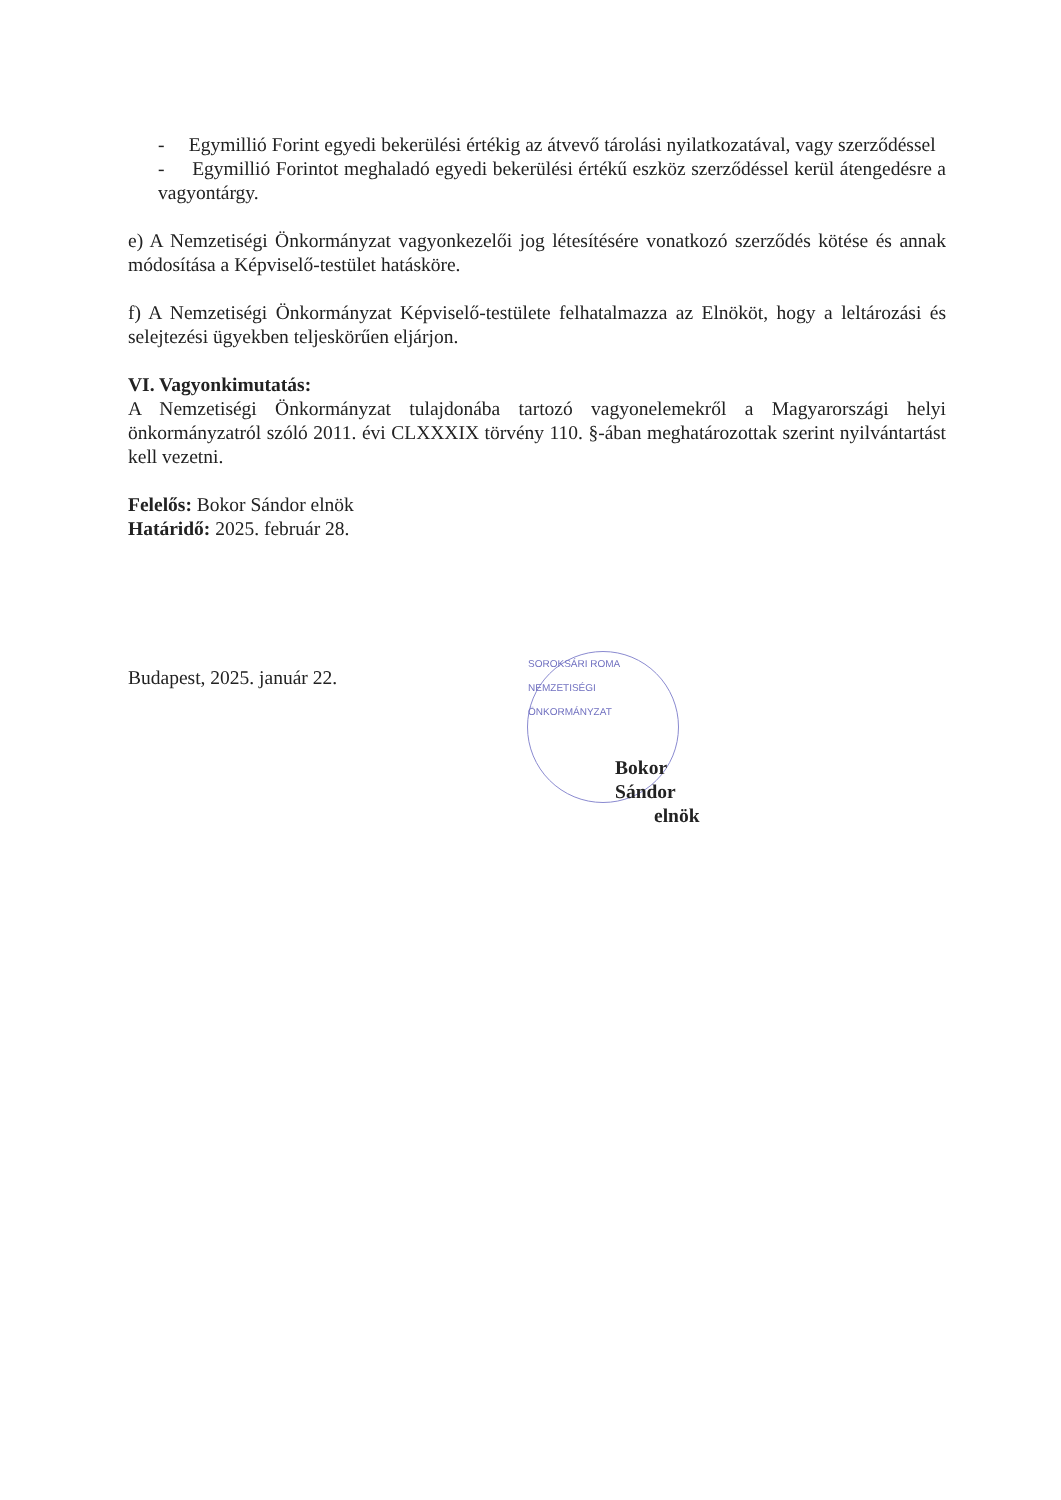- Egymillió Forint egyedi bekerülési értékig az átvevő tárolási nyilatkozatával, vagy szerződéssel
- Egymillió Forintot meghaladó egyedi bekerülési értékű eszköz szerződéssel kerül átengedésre a vagyontárgy.
e) A Nemzetiségi Önkormányzat vagyonkezelői jog létesítésére vonatkozó szerződés kötése és annak módosítása a Képviselő-testület hatásköre.
f) A Nemzetiségi Önkormányzat Képviselő-testülete felhatalmazza az Elnököt, hogy a leltározási és selejtezési ügyekben teljeskörűen eljárjon.
VI. Vagyonkimutatás:
A Nemzetiségi Önkormányzat tulajdonába tartozó vagyonelemekről a Magyarországi helyi önkormányzatról szóló 2011. évi CLXXXIX törvény 110. §-ában meghatározottak szerint nyilvántartást kell vezetni.
Felelős: Bokor Sándor elnök
Határidő: 2025. február 28.
Budapest, 2025. január 22.
SOROKSÁRI ROMA NEMZETISÉGI ÖNKORMÁNYZAT
Bokor Sándor
elnök